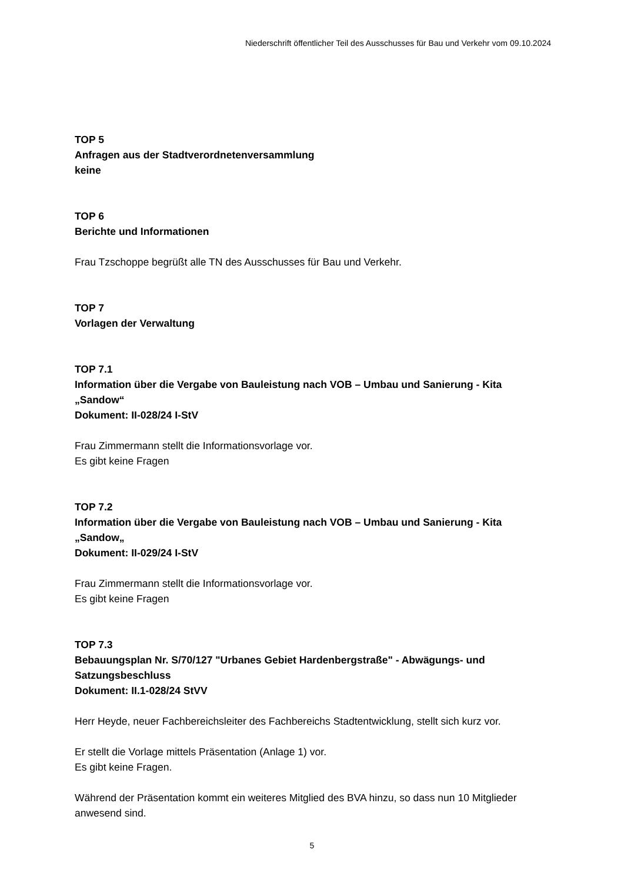Niederschrift öffentlicher Teil des Ausschusses für Bau und Verkehr vom 09.10.2024
TOP 5
Anfragen aus der Stadtverordnetenversammlung
keine
TOP 6
Berichte und Informationen
Frau Tzschoppe begrüßt alle TN des Ausschusses für Bau und Verkehr.
TOP 7
Vorlagen der Verwaltung
TOP 7.1
Information über die Vergabe von Bauleistung nach VOB – Umbau und Sanierung - Kita „Sandow“
Dokument: II-028/24 I-StV
Frau Zimmermann stellt die Informationsvorlage vor.
Es gibt keine Fragen
TOP 7.2
Information über die Vergabe von Bauleistung nach VOB – Umbau und Sanierung - Kita „Sandow„
Dokument: II-029/24 I-StV
Frau Zimmermann stellt die Informationsvorlage vor.
Es gibt keine Fragen
TOP 7.3
Bebauungsplan Nr. S/70/127 "Urbanes Gebiet Hardenbergstraße" - Abwägungs- und Satzungsbeschluss
Dokument: II.1-028/24 StVV
Herr Heyde, neuer Fachbereichsleiter des Fachbereichs Stadtentwicklung, stellt sich kurz vor.
Er stellt die Vorlage mittels Präsentation (Anlage 1) vor.
Es gibt keine Fragen.
Während der Präsentation kommt ein weiteres Mitglied des BVA hinzu, so dass nun 10 Mitglieder anwesend sind.
5